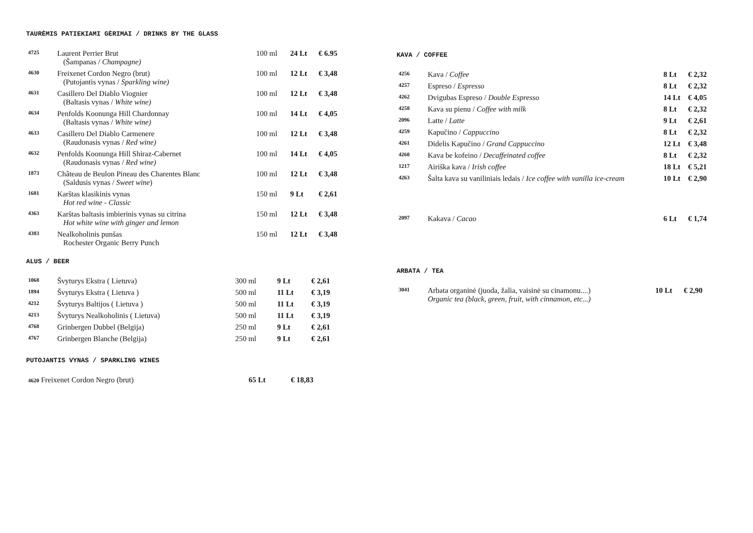TAURĖMIS PATIEKIAMI GĖRIMAI / DRINKS BY THE GLASS
| 4725 | Laurent Perrier Brut (Šampanas / Champagne) | 100 ml | 24 Lt | € 6.95 |
| 4630 | Freixenet Cordon Negro (brut) (Putojantis vynas / Sparkling wine) | 100 ml | 12 Lt | € 3,48 |
| 4631 | Casillero Del Diablo Viognier (Baltasis vynas / White wine) | 100 ml | 12 Lt | € 3,48 |
| 4634 | Penfolds Koonunga Hill Chardonnay (Baltasis vynas / White wine) | 100 ml | 14 Lt | € 4,05 |
| 4633 | Casillero Del Diablo Carmenere (Raudonasis vynas / Red wine) | 100 ml | 12 Lt | € 3,48 |
| 4632 | Penfolds Koonunga Hill Shiraz-Cabernet (Raudonasis vynas / Red wine) | 100 ml | 14 Lt | € 4,05 |
| 1873 | Château de Beulon Pineau des Charentes Blanc (Saldusis vynas / Sweet wine ) | 100 ml | 12 Lt | € 3,48 |
| 1681 | Karštas klasikinis vynas Hot red wine - Classic | 150 ml | 9 Lt | € 2,61 |
| 4363 | Karštas baltasis imbierinis vynas su citrina Hot white wine with ginger and lemon | 150 ml | 12 Lt | € 3,48 |
| 4383 | Nealkoholinis punšas Rochester Organic Berry Punch | 150 ml | 12 Lt | € 3,48 |
ALUS / BEER
| 1068 | Švyturys Ekstra ( Lietuva) | 300 ml | 9 Lt | € 2,61 |
| 1894 | Švyturys Ekstra ( Lietuva ) | 500 ml | 11 Lt | € 3,19 |
| 4212 | Švyturys Baltijos ( Lietuva ) | 500 ml | 11 Lt | € 3,19 |
| 4213 | Švyturys Nealkoholinis ( Lietuva) | 500 ml | 11 Lt | € 3,19 |
| 4768 | Grinbergen Dubbel (Belgija) | 250 ml | 9 Lt | € 2,61 |
| 4767 | Grinbergen Blanche (Belgija) | 250 ml | 9 Lt | € 2,61 |
PUTOJANTIS VYNAS / SPARKLING WINES
| 4620 Freixenet Cordon Negro (brut) | 65 Lt | € 18,83 |
KAVA / COFFEE
| 4256 | Kava / Coffee | 8 Lt | € 2,32 |
| 4257 | Espreso / Espresso | 8 Lt | € 2,32 |
| 4262 | Dvigubas Espreso / Double Espresso | 14 Lt | € 4,05 |
| 4258 | Kava su pienu / Coffee with milk | 8 Lt | € 2,32 |
| 2096 | Latte / Latte | 9 Lt | € 2,61 |
| 4259 | Kapučino / Cappuccino | 8 Lt | € 2,32 |
| 4261 | Didelis Kapučino / Grand Cappuccino | 12 Lt | € 3,48 |
| 4260 | Kava be kofeino / Decaffeinated coffee | 8 Lt | € 2,32 |
| 1217 | Airiška kava / Irish coffee | 18 Lt | € 5,21 |
| 4263 | Šalta kava su vaniliniais ledais / Ice coffee with vanilla ice-cream | 10 Lt | € 2,90 |
| 2097 | Kakava / Cacao | 6 Lt | € 1,74 |
ARBATA / TEA
| 3041 | Arbata organinė (juoda, žalia, vaisinė su cinamonu....) Organic tea (black, green, fruit, with cinnamon, etc...) | 10 Lt | € 2,90 |